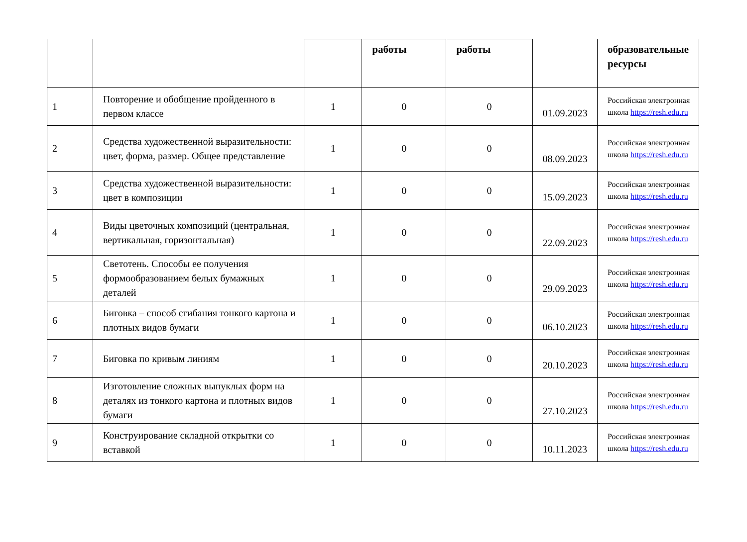| | | | работы | работы | | образовательные ресурсы |
| 1 | Повторение и обобщение пройденного в первом классе | 1 | 0 | 0 | 01.09.2023 | Российская электронная школа https://resh.edu.ru |
| 2 | Средства художественной выразительности: цвет, форма, размер. Общее представление | 1 | 0 | 0 | 08.09.2023 | Российская электронная школа https://resh.edu.ru |
| 3 | Средства художественной выразительности: цвет в композиции | 1 | 0 | 0 | 15.09.2023 | Российская электронная школа https://resh.edu.ru |
| 4 | Виды цветочных композиций (центральная, вертикальная, горизонтальная) | 1 | 0 | 0 | 22.09.2023 | Российская электронная школа https://resh.edu.ru |
| 5 | Светотень. Способы ее получения формообразованием белых бумажных деталей | 1 | 0 | 0 | 29.09.2023 | Российская электронная школа https://resh.edu.ru |
| 6 | Биговка – способ сгибания тонкого картона и плотных видов бумаги | 1 | 0 | 0 | 06.10.2023 | Российская электронная школа https://resh.edu.ru |
| 7 | Биговка по кривым линиям | 1 | 0 | 0 | 20.10.2023 | Российская электронная школа https://resh.edu.ru |
| 8 | Изготовление сложных выпуклых форм на деталях из тонкого картона и плотных видов бумаги | 1 | 0 | 0 | 27.10.2023 | Российская электронная школа https://resh.edu.ru |
| 9 | Конструирование складной открытки со вставкой | 1 | 0 | 0 | 10.11.2023 | Российская электронная школа https://resh.edu.ru |